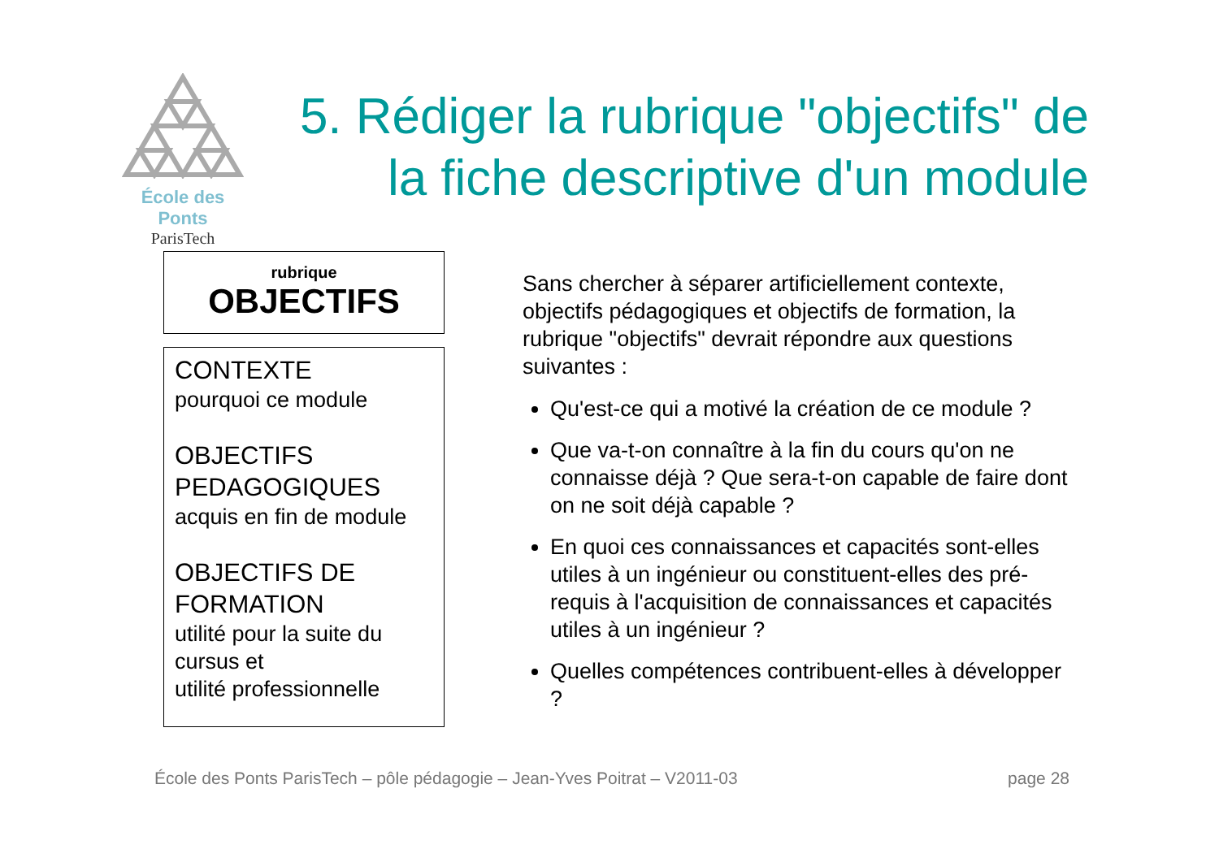École des Ponts
ParisTech
5. Rédiger la rubrique "objectifs" de la fiche descriptive d'un module
rubrique
OBJECTIFS
CONTEXTE
pourquoi ce module
OBJECTIFS PEDAGOGIQUES
acquis en fin de module
OBJECTIFS DE FORMATION
utilité pour la suite du cursus et
utilité professionnelle
Sans chercher à séparer artificiellement contexte, objectifs pédagogiques et objectifs de formation, la rubrique "objectifs" devrait répondre aux questions suivantes :
Qu'est-ce qui a motivé la création de ce module ?
Que va-t-on connaître à la fin du cours qu'on ne connaisse déjà ? Que sera-t-on capable de faire dont on ne soit déjà capable ?
En quoi ces connaissances et capacités sont-elles utiles à un ingénieur ou constituent-elles des pré-requis à l'acquisition de connaissances et capacités utiles à un ingénieur ?
Quelles compétences contribuent-elles à développer ?
École des Ponts ParisTech – pôle pédagogie – Jean-Yves Poitrat – V2011-03 page 28